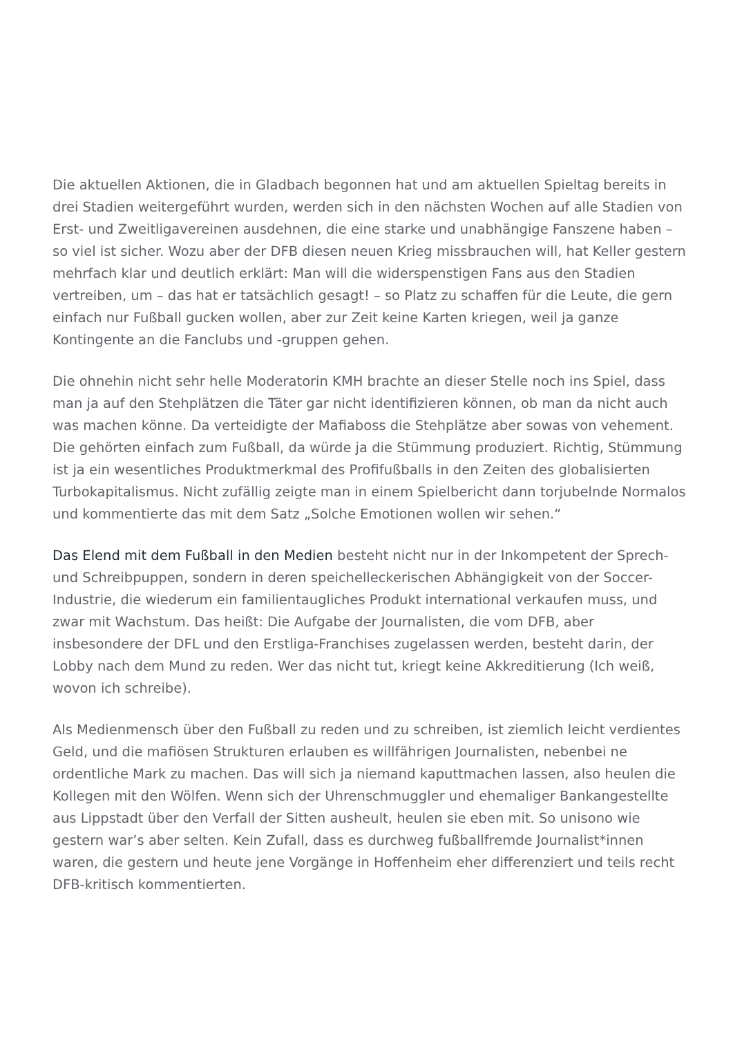Die aktuellen Aktionen, die in Gladbach begonnen hat und am aktuellen Spieltag bereits in drei Stadien weitergeführt wurden, werden sich in den nächsten Wochen auf alle Stadien von Erst- und Zweitligavereinen ausdehnen, die eine starke und unabhängige Fanszene haben – so viel ist sicher. Wozu aber der DFB diesen neuen Krieg missbrauchen will, hat Keller gestern mehrfach klar und deutlich erklärt: Man will die widerspenstigen Fans aus den Stadien vertreiben, um – das hat er tatsächlich gesagt! – so Platz zu schaffen für die Leute, die gern einfach nur Fußball gucken wollen, aber zur Zeit keine Karten kriegen, weil ja ganze Kontingente an die Fanclubs und -gruppen gehen.
Die ohnehin nicht sehr helle Moderatorin KMH brachte an dieser Stelle noch ins Spiel, dass man ja auf den Stehplätzen die Täter gar nicht identifizieren können, ob man da nicht auch was machen könne. Da verteidigte der Mafiaboss die Stehplätze aber sowas von vehement. Die gehörten einfach zum Fußball, da würde ja die Stümmung produziert. Richtig, Stümmung ist ja ein wesentliches Produktmerkmal des Profifußballs in den Zeiten des globalisierten Turbokapitalismus. Nicht zufällig zeigte man in einem Spielbericht dann torjubelnde Normalos und kommentierte das mit dem Satz „Solche Emotionen wollen wir sehen.“
Das Elend mit dem Fußball in den Medien besteht nicht nur in der Inkompetent der Sprech- und Schreibpuppen, sondern in deren speichelleckerischen Abhängigkeit von der Soccer-Industrie, die wiederum ein familientaugliches Produkt international verkaufen muss, und zwar mit Wachstum. Das heißt: Die Aufgabe der Journalisten, die vom DFB, aber insbesondere der DFL und den Erstliga-Franchises zugelassen werden, besteht darin, der Lobby nach dem Mund zu reden. Wer das nicht tut, kriegt keine Akkreditierung (Ich weiß, wovon ich schreibe).
Als Medienmensch über den Fußball zu reden und zu schreiben, ist ziemlich leicht verdientes Geld, und die mafiösen Strukturen erlauben es willfährigen Journalisten, nebenbei ne ordentliche Mark zu machen. Das will sich ja niemand kaputtmachen lassen, also heulen die Kollegen mit den Wölfen. Wenn sich der Uhrenschmuggler und ehemaliger Bankangestellte aus Lippstadt über den Verfall der Sitten ausheult, heulen sie eben mit. So unisono wie gestern war’s aber selten. Kein Zufall, dass es durchweg fußballfremde Journalist*innen waren, die gestern und heute jene Vorgänge in Hoffenheim eher differenziert und teils recht DFB-kritisch kommentierten.